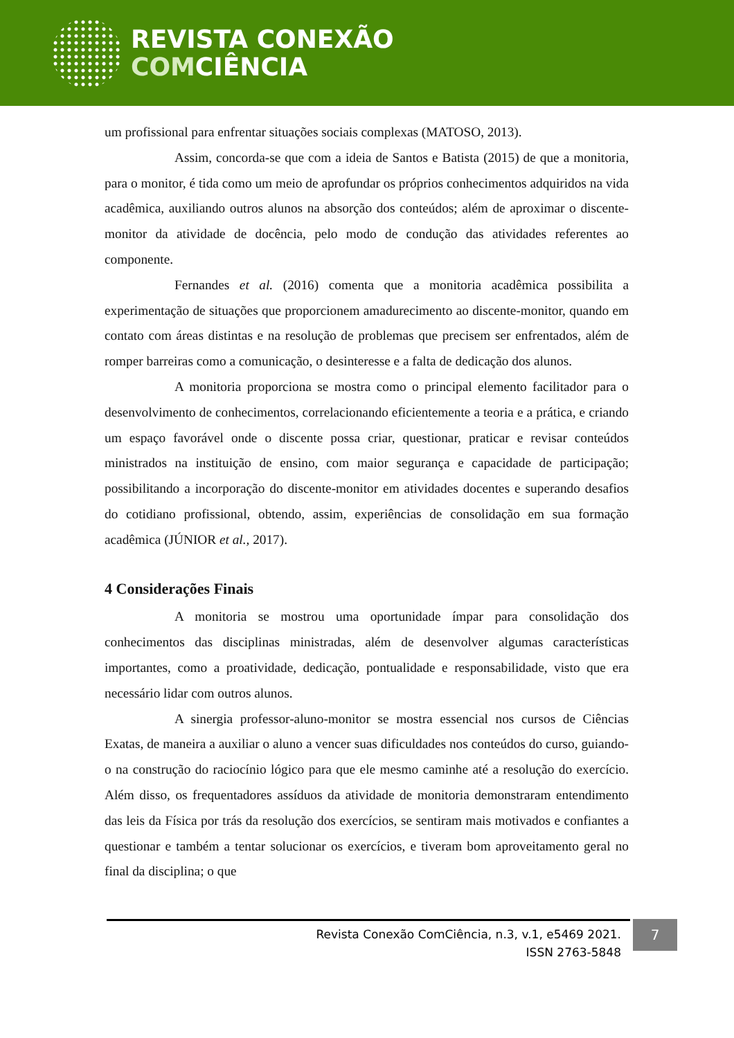REVISTA CONEXÃO
COMCIÊNCIA
um profissional para enfrentar situações sociais complexas (MATOSO, 2013).
Assim, concorda-se que com a ideia de Santos e Batista (2015) de que a monitoria, para o monitor, é tida como um meio de aprofundar os próprios conhecimentos adquiridos na vida acadêmica, auxiliando outros alunos na absorção dos conteúdos; além de aproximar o discente-monitor da atividade de docência, pelo modo de condução das atividades referentes ao componente.
Fernandes et al. (2016) comenta que a monitoria acadêmica possibilita a experimentação de situações que proporcionem amadurecimento ao discente-monitor, quando em contato com áreas distintas e na resolução de problemas que precisem ser enfrentados, além de romper barreiras como a comunicação, o desinteresse e a falta de dedicação dos alunos.
A monitoria proporciona se mostra como o principal elemento facilitador para o desenvolvimento de conhecimentos, correlacionando eficientemente a teoria e a prática, e criando um espaço favorável onde o discente possa criar, questionar, praticar e revisar conteúdos ministrados na instituição de ensino, com maior segurança e capacidade de participação; possibilitando a incorporação do discente-monitor em atividades docentes e superando desafios do cotidiano profissional, obtendo, assim, experiências de consolidação em sua formação acadêmica (JÚNIOR et al., 2017).
4 Considerações Finais
A monitoria se mostrou uma oportunidade ímpar para consolidação dos conhecimentos das disciplinas ministradas, além de desenvolver algumas características importantes, como a proatividade, dedicação, pontualidade e responsabilidade, visto que era necessário lidar com outros alunos.
A sinergia professor-aluno-monitor se mostra essencial nos cursos de Ciências Exatas, de maneira a auxiliar o aluno a vencer suas dificuldades nos conteúdos do curso, guiando-o na construção do raciocínio lógico para que ele mesmo caminhe até a resolução do exercício. Além disso, os frequentadores assíduos da atividade de monitoria demonstraram entendimento das leis da Física por trás da resolução dos exercícios, se sentiram mais motivados e confiantes a questionar e também a tentar solucionar os exercícios, e tiveram bom aproveitamento geral no final da disciplina; o que
Revista Conexão ComCiência, n.3, v.1, e5469 2021.
ISSN 2763-5848
7